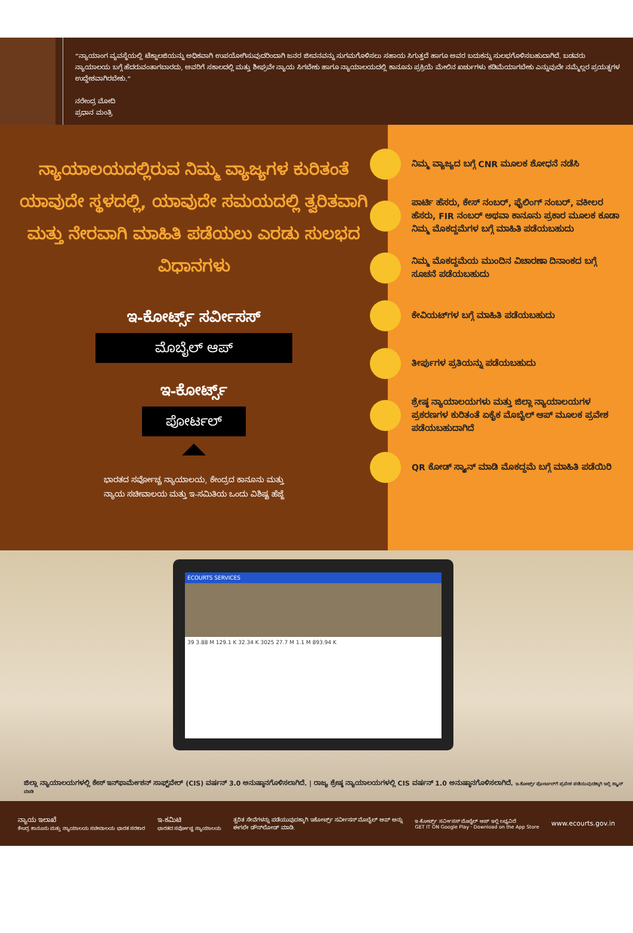“ನ್ಯಾಯಾಂಗ ವ್ಯವಸ್ಥೆಯಲ್ಲಿ ಟೆಕ್ನಾಲಜಿಯನ್ನು ಅಧಿಕವಾಗಿ ಉಪಯೋಗಿಸುವುದರಿಂದಾಗಿ ಜನರ ಜೀವನವನ್ನು ಸುಗಮಗೊಳಿಸಲು ಸಹಾಯ ಸಿಗುತ್ತದೆ ಹಾಗೂ ಅವರ ಬದುಕನ್ನು ಸುಲಭಗೊಳಿಸಬಹುದಾಗಿದೆ. ಬಡವರು ನ್ಯಾಯಾಲಯ ಬಗ್ಗೆ ಹೆದರುವಂತಾಗಬಾರದು, ಅವರಿಗೆ ಸಕಾಲದಲ್ಲಿ ಮತ್ತು ಶೀಘ್ರವೇ ನ್ಯಾಯ ಸಿಗಬೇಕು ಹಾಗೂ ನ್ಯಾಯಾಲಯದಲ್ಲಿ ಕಾನೂನು ಪ್ರಕ್ರಿಯೆ ಮೇಲಿನ ಖರ್ಚುಗಳು ಕಡಿಮೆಯಾಗಬೇಕು ಎನ್ನುವುದೇ ನಮ್ಮೆಲ್ಲರ ಪ್ರಯತ್ನಗಳ ಉದ್ದೇಶವಾಗಿರಬೇಕು.”
ನರೇಂದ್ರ ಮೋದಿ
ಪ್ರಧಾನ ಮಂತ್ರಿ
ನ್ಯಾಯಾಲಯದಲ್ಲಿರುವ ನಿಮ್ಮ ವ್ಯಾಜ್ಯಗಳ ಕುರಿತಂತೆ ಯಾವುದೇ ಸ್ಥಳದಲ್ಲಿ, ಯಾವುದೇ ಸಮಯದಲ್ಲಿ ತ್ವರಿತವಾಗಿ ಮತ್ತು ನೇರವಾಗಿ ಮಾಹಿತಿ ಪಡೆಯಲು ಎರಡು ಸುಲಭದ ವಿಧಾನಗಳು
ಇ-ಕೋರ್ಟ್ಸ್ ಸರ್ವೀಸಸ್
ಮೊಬೈಲ್ ಆಪ್
ಇ-ಕೋರ್ಟ್ಸ್
ಪೋರ್ಟಲ್
ಭಾರತದ ಸರ್ವೋಚ್ಚ ನ್ಯಾಯಾಲಯ, ಕೇಂದ್ರದ ಕಾನೂನು ಮತ್ತು
ನ್ಯಾಯ ಸಚೀವಾಲಯ ಮತ್ತು ಇ-ಸಮಿತಿಯ ಒಂದು ವಿಶಿಷ್ಟ ಹೆಜ್ಜೆ
ನಿಮ್ಮ ವ್ಯಾಜ್ಯದ ಬಗ್ಗೆ CNR ಮೂಲಕ ಶೋಧನೆ ನಡೆಸಿ
ಪಾರ್ಟಿ ಹೆಸರು, ಕೇಸ್ ನಂಬರ್, ಫೈಲಿಂಗ್ ನಂಬರ್, ವಕೀಲರ ಹೆಸರು, FIR ನಂಬರ್ ಅಥವಾ ಕಾನೂನು ಪ್ರಕಾರ ಮೂಲಕ ಕೂಡಾ ನಿಮ್ಮ ಮೊಕದ್ದಮೆಗಳ ಬಗ್ಗೆ ಮಾಹಿತಿ ಪಡೆಯಬಹುದು
ನಿಮ್ಮ ಮೊಕದ್ದಮೆಯ ಮುಂದಿನ ವಿಚಾರಣಾ ದಿನಾಂಕದ ಬಗ್ಗೆ ಸೂಚನೆ ಪಡೆಯಬಹುದು
ಕೇವಿಯಟ್‌ಗಳ ಬಗ್ಗೆ ಮಾಹಿತಿ ಪಡೆಯಬಹುದು
ತೀರ್ಪುಗಳ ಪ್ರತಿಯನ್ನು ಪಡೆಯಬಹುದು
ಶ್ರೇಷ್ಠ ನ್ಯಾಯಾಲಯಗಳು ಮತ್ತು ಜಿಲ್ಲಾ ನ್ಯಾಯಾಲಯಗಳ ಪ್ರಕರಣಗಳ ಕುರಿತಂತೆ ಏಕೈಕ ಮೊಬೈಲ್ ಆಪ್ ಮೂಲಕ ಪ್ರವೇಶ ಪಡೆಯಬಹುದಾಗಿದೆ
QR ಕೋಡ್ ಸ್ಕ್ಯಾನ್ ಮಾಡಿ ಮೊಕದ್ದಮೆ ಬಗ್ಗೆ ಮಾಹಿತಿ ಪಡೆಯಿರಿ
ECOURTS SERVICES
39 3.88 M 129.1 K 32.34 K 3025 27.7 M 1.1 M 893.94 K
ಜಿಲ್ಲಾ ನ್ಯಾಯಾಲಯಗಳಲ್ಲಿ ಕೇಸ್ ಇನ್‌ಫಾರ್ಮೇಶನ್ ಸಾಫ್ಟ್‌ವೇರ್ (CIS) ವರ್ಷನ್ 3.0 ಅನುಷ್ಠಾನಗೊಳಿಸಲಾಗಿದೆ. | ರಾಜ್ಯ ಶ್ರೇಷ್ಠ ನ್ಯಾಯಾಲಯಗಳಲ್ಲಿ CIS ವರ್ಷನ್ 1.0 ಅನುಷ್ಠಾನಗೊಳಿಸಲಾಗಿದೆ. ಇ-ಕೋರ್ಟ್ಸ್ ಪೋರ್ಟಲ್‌ಗೆ ಪ್ರವೇಶ ಪಡೆಯುವುದಕ್ಕಾಗಿ ಇಲ್ಲಿ ಸ್ಕ್ಯಾನ್ ಮಾಡಿ
ನ್ಯಾಯ ಇಲಾಖೆ
ಕೇಂದ್ರ ಕಾನೂನು ಮತ್ತು ನ್ಯಾಯಾಲಯ ಸಚೀವಾಲಯ ಭಾರತ ಸರಕಾರ
ಇ-ಕಮಿಟಿ
ಭಾರತದ ಸರ್ವೋಚ್ಚ ನ್ಯಾಯಾಲಯ
ತ್ವರಿತ ಸೇವೆಗಳನ್ನು ಪಡೆಯುವುದಕ್ಕಾಗಿ ಇಕೋರ್ಟ್ಸ್ ಸರ್ವೀಸಸ್ ಮೊಬೈಲ್ ಆಪ್ ಅನ್ನು
ಈಗಲೇ ಡೌನ್‌ಲೋಡ್ ಮಾಡಿ.
ಇ-ಕೋರ್ಟ್ಸ್ ಸರ್ವೀಸಸ್ ಮೊಬೈಲ್ ಆಪ್ ಇಲ್ಲಿ ಲಭ್ಯವಿದೆ
GET IT ON Google Play · Download on the App Store
www.ecourts.gov.in